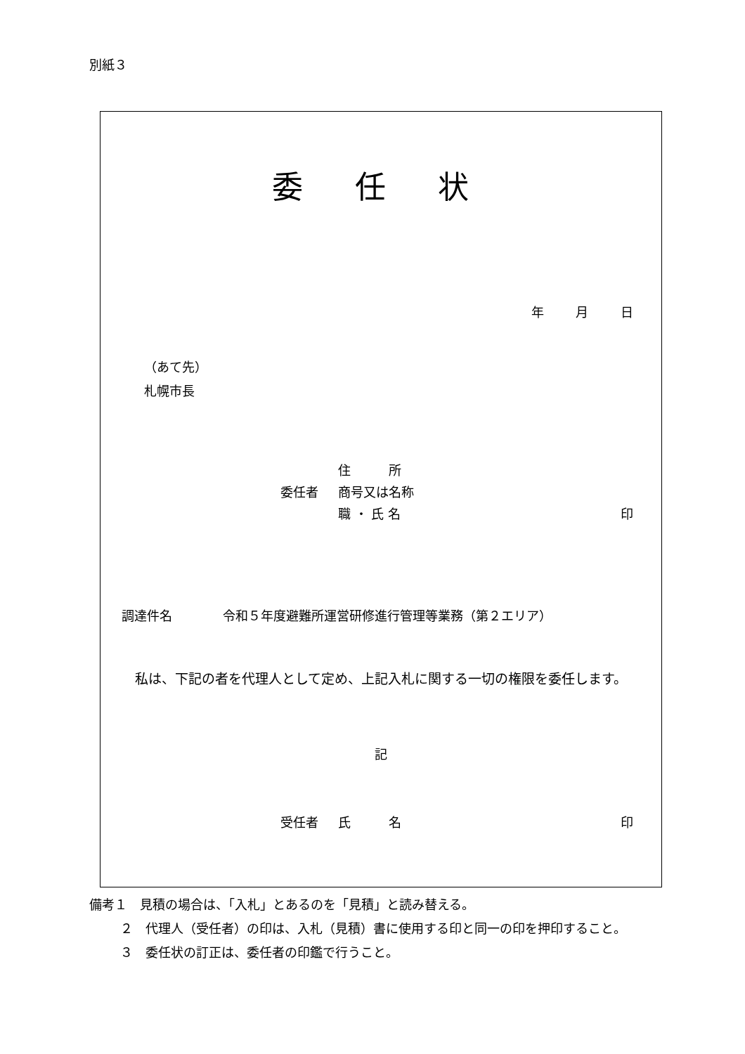別紙３
委 任 状
年 月 日
（あて先）
札幌市長
住　　　所
委任者 商号又は名称
職 ・ 氏 名 印
調達件名　　　　令和５年度避難所運営研修進行管理等業務（第２エリア）
私は、下記の者を代理人として定め、上記入札に関する一切の権限を委任します。
記
受任者 氏　　　名 印
備考１　見積の場合は、「入札」とあるのを「見積」と読み替える。
２　代理人（受任者）の印は、入札（見積）書に使用する印と同一の印を押印すること。
３　委任状の訂正は、委任者の印鑑で行うこと。